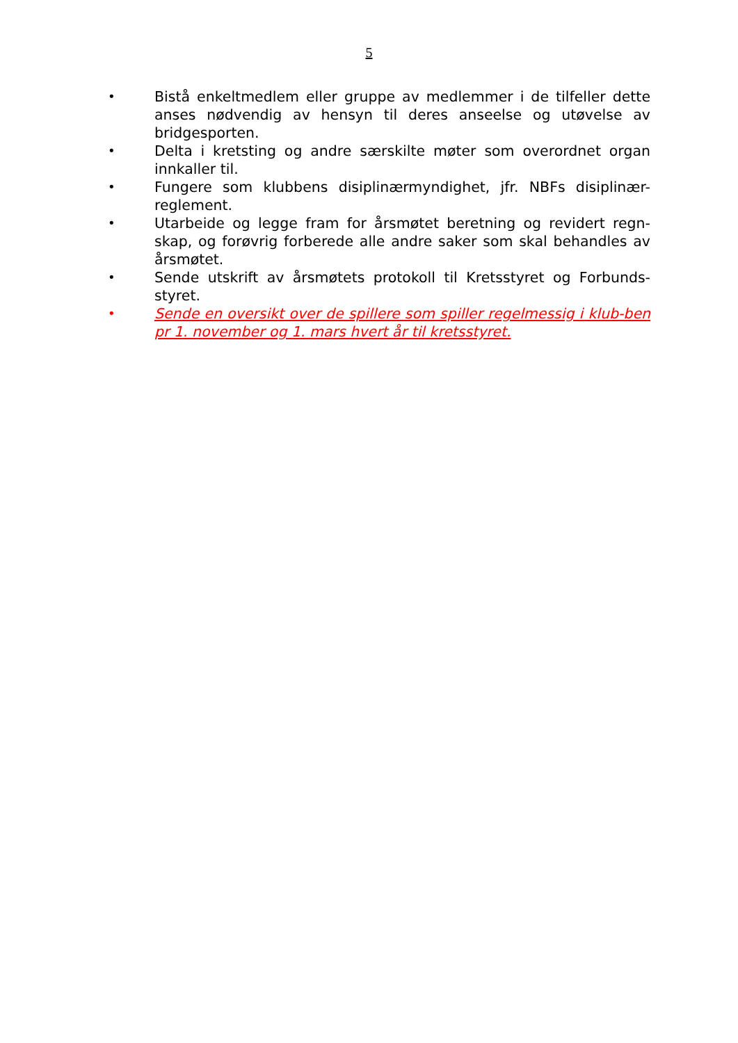5
• Bistå enkeltmedlem eller gruppe av medlemmer i de tilfeller dette anses nødvendig av hensyn til deres anseelse og utøvelse av bridgesporten.
• Delta i kretsting og andre særskilte møter som overordnet organ innkaller til.
• Fungere som klubbens disiplinærmyndighet, jfr. NBFs disiplinær-reglement.
• Utarbeide og legge fram for årsmøtet beretning og revidert regn-skap, og forøvrig forberede alle andre saker som skal behandles av årsmøtet.
• Sende utskrift av årsmøtets protokoll til Kretsstyret og Forbunds-styret.
• Sende en oversikt over de spillere som spiller regelmessig i klub-ben pr 1. november og 1. mars hvert år til kretsstyret.